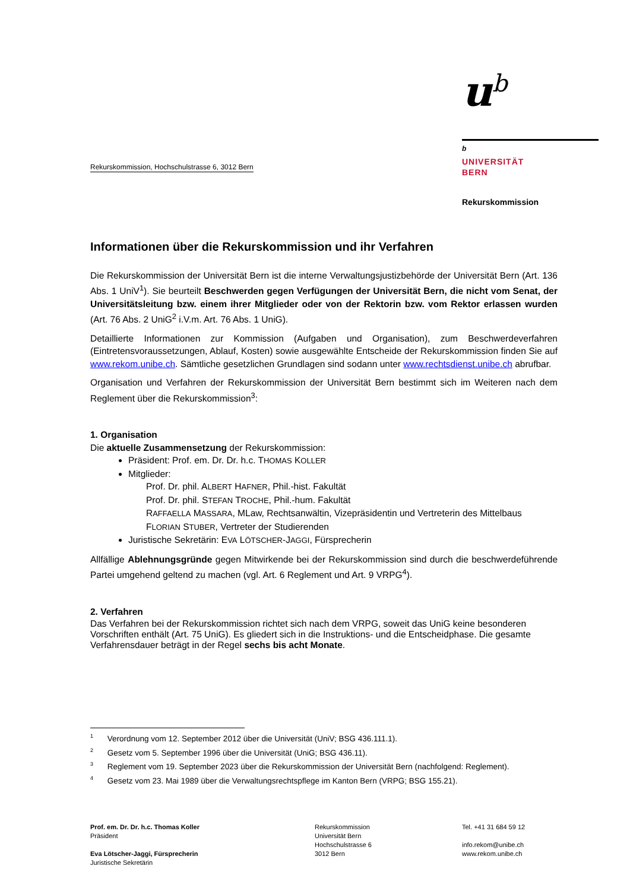u<sup>b</sup>
b
UNIVERSITÄT
BERN
Rekurskommission, Hochschulstrasse 6, 3012 Bern
Rekurskommission
Informationen über die Rekurskommission und ihr Verfahren
Die Rekurskommission der Universität Bern ist die interne Verwaltungsjustizbehörde der Universität Bern (Art. 136 Abs. 1 UniV<sup>1</sup>). Sie beurteilt Beschwerden gegen Verfügungen der Universität Bern, die nicht vom Senat, der Universitätsleitung bzw. einem ihrer Mitglieder oder von der Rektorin bzw. vom Rektor erlassen wurden (Art. 76 Abs. 2 UniG<sup>2</sup> i.V.m. Art. 76 Abs. 1 UniG).
Detaillierte Informationen zur Kommission (Aufgaben und Organisation), zum Beschwerdeverfahren (Eintretensvoraussetzungen, Ablauf, Kosten) sowie ausgewählte Entscheide der Rekurskommission finden Sie auf www.rekom.unibe.ch. Sämtliche gesetzlichen Grundlagen sind sodann unter www.rechtsdienst.unibe.ch abrufbar.
Organisation und Verfahren der Rekurskommission der Universität Bern bestimmt sich im Weiteren nach dem Reglement über die Rekurskommission<sup>3</sup>:
1. Organisation
Die aktuelle Zusammensetzung der Rekurskommission:
Präsident: Prof. em. Dr. Dr. h.c. THOMAS KOLLER
Mitglieder:
Prof. Dr. phil. ALBERT HAFNER, Phil.-hist. Fakultät
Prof. Dr. phil. STEFAN TROCHE, Phil.-hum. Fakultät
RAFFAELLA MASSARA, MLaw, Rechtsanwältin, Vizepräsidentin und Vertreterin des Mittelbaus
FLORIAN STUBER, Vertreter der Studierenden
Juristische Sekretärin: EVA LÖTSCHER-JAGGI, Fürsprecherin
Allfällige Ablehnungsgründe gegen Mitwirkende bei der Rekurskommission sind durch die beschwerdeführende Partei umgehend geltend zu machen (vgl. Art. 6 Reglement und Art. 9 VRPG<sup>4</sup>).
2. Verfahren
Das Verfahren bei der Rekurskommission richtet sich nach dem VRPG, soweit das UniG keine besonderen Vorschriften enthält (Art. 75 UniG). Es gliedert sich in die Instruktions- und die Entscheidphase. Die gesamte Verfahrensdauer beträgt in der Regel sechs bis acht Monate.
<sup>1</sup> Verordnung vom 12. September 2012 über die Universität (UniV; BSG 436.111.1).
<sup>2</sup> Gesetz vom 5. September 1996 über die Universität (UniG; BSG 436.11).
<sup>3</sup> Reglement vom 19. September 2023 über die Rekurskommission der Universität Bern (nachfolgend: Reglement).
<sup>4</sup> Gesetz vom 23. Mai 1989 über die Verwaltungsrechtspflege im Kanton Bern (VRPG; BSG 155.21).
Prof. em. Dr. Dr. h.c. Thomas Koller
Präsident
Eva Lötscher-Jaggi, Fürsprecherin
Juristische Sekretärin
Rekurskommission
Universität Bern
Hochschulstrasse 6
3012 Bern
Tel. +41 31 684 59 12
info.rekom@unibe.ch
www.rekom.unibe.ch